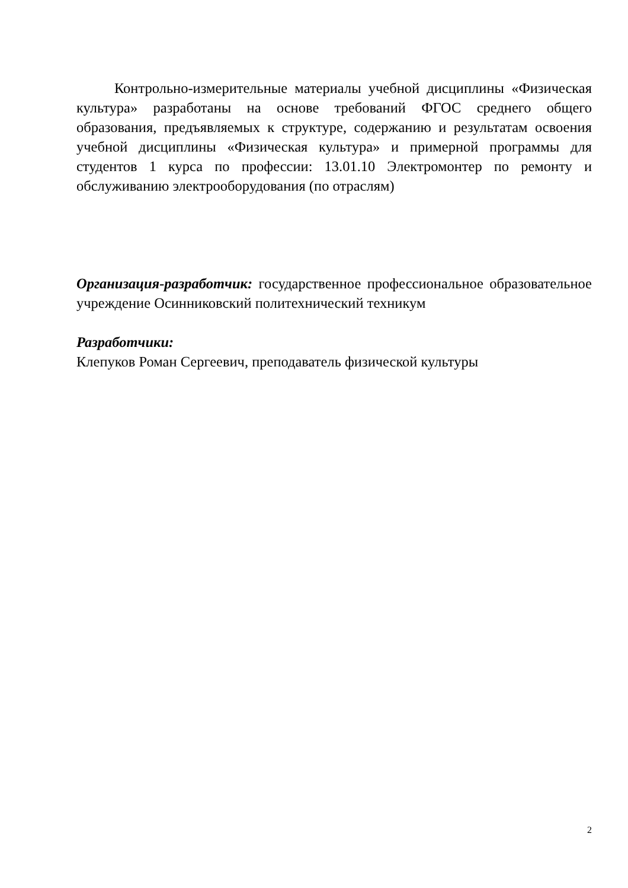Контрольно-измерительные материалы учебной дисциплины «Физическая культура» разработаны на основе требований ФГОС среднего общего образования, предъявляемых к структуре, содержанию и результатам освоения учебной дисциплины «Физическая культура» и примерной программы для студентов 1 курса по профессии: 13.01.10 Электромонтер по ремонту и обслуживанию электрооборудования (по отраслям)
Организация-разработчик: государственное профессиональное образовательное учреждение Осинниковский политехнический техникум
Разработчики:
Клепуков Роман Сергеевич, преподаватель физической культуры
2